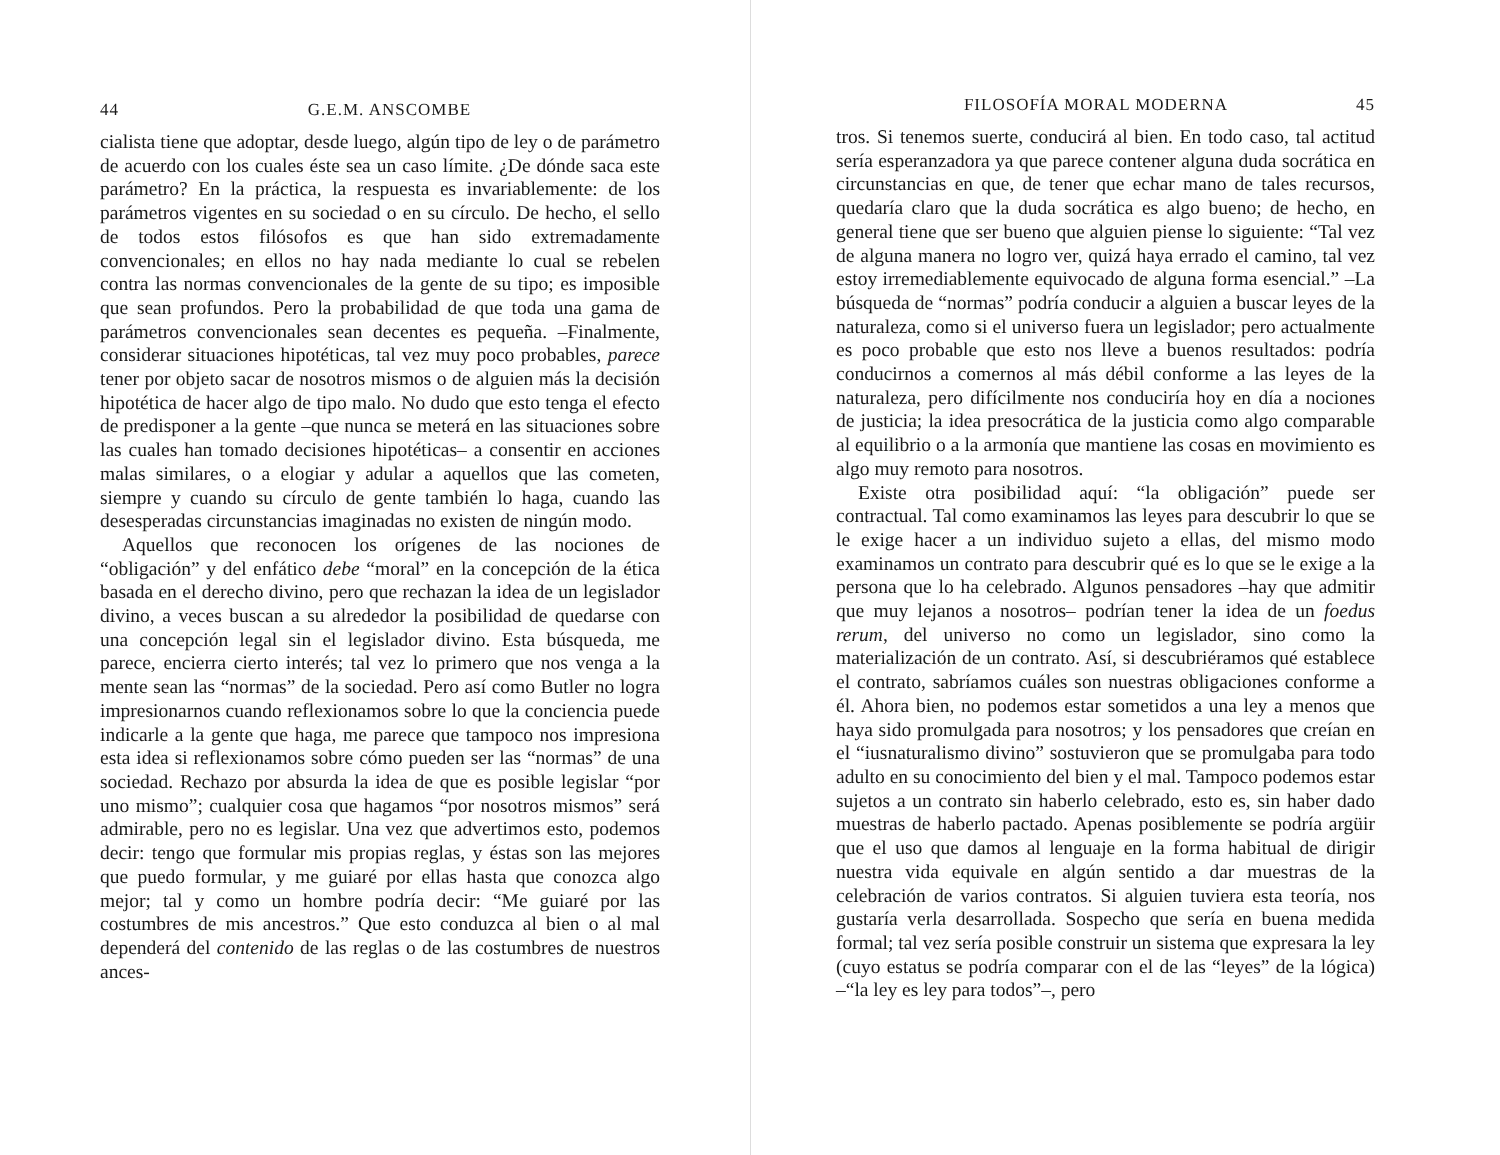44 G.E.M. ANSCOMBE
cialista tiene que adoptar, desde luego, algún tipo de ley o de parámetro de acuerdo con los cuales éste sea un caso límite. ¿De dónde saca este parámetro? En la práctica, la respuesta es invariablemente: de los parámetros vigentes en su sociedad o en su círculo. De hecho, el sello de todos estos filósofos es que han sido extremadamente convencionales; en ellos no hay nada mediante lo cual se rebelen contra las normas convencionales de la gente de su tipo; es imposible que sean profundos. Pero la probabilidad de que toda una gama de parámetros convencionales sean decentes es pequeña. –Finalmente, considerar situaciones hipotéticas, tal vez muy poco probables, parece tener por objeto sacar de nosotros mismos o de alguien más la decisión hipotética de hacer algo de tipo malo. No dudo que esto tenga el efecto de predisponer a la gente –que nunca se meterá en las situaciones sobre las cuales han tomado decisiones hipotéticas– a consentir en acciones malas similares, o a elogiar y adular a aquellos que las cometen, siempre y cuando su círculo de gente también lo haga, cuando las desesperadas circunstancias imaginadas no existen de ningún modo.
Aquellos que reconocen los orígenes de las nociones de “obligación” y del enfático debe “moral” en la concepción de la ética basada en el derecho divino, pero que rechazan la idea de un legislador divino, a veces buscan a su alrededor la posibilidad de quedarse con una concepción legal sin el legislador divino. Esta búsqueda, me parece, encierra cierto interés; tal vez lo primero que nos venga a la mente sean las “normas” de la sociedad. Pero así como Butler no logra impresionarnos cuando reflexionamos sobre lo que la conciencia puede indicarle a la gente que haga, me parece que tampoco nos impresiona esta idea si reflexionamos sobre cómo pueden ser las “normas” de una sociedad. Rechazo por absurda la idea de que es posible legislar “por uno mismo”; cualquier cosa que hagamos “por nosotros mismos” será admirable, pero no es legislar. Una vez que advertimos esto, podemos decir: tengo que formular mis propias reglas, y éstas son las mejores que puedo formular, y me guiaré por ellas hasta que conozca algo mejor; tal y como un hombre podría decir: “Me guiaré por las costumbres de mis ancestros.” Que esto conduzca al bien o al mal dependerá del contenido de las reglas o de las costumbres de nuestros ances-
FILOSOFÍA MORAL MODERNA 45
tros. Si tenemos suerte, conducirá al bien. En todo caso, tal actitud sería esperanzadora ya que parece contener alguna duda socrática en circunstancias en que, de tener que echar mano de tales recursos, quedaría claro que la duda socrática es algo bueno; de hecho, en general tiene que ser bueno que alguien piense lo siguiente: “Tal vez de alguna manera no logro ver, quizá haya errado el camino, tal vez estoy irremediablemente equivocado de alguna forma esencial.” –La búsqueda de “normas” podría conducir a alguien a buscar leyes de la naturaleza, como si el universo fuera un legislador; pero actualmente es poco probable que esto nos lleve a buenos resultados: podría conducirnos a comernos al más débil conforme a las leyes de la naturaleza, pero difícilmente nos conduciría hoy en día a nociones de justicia; la idea presocrática de la justicia como algo comparable al equilibrio o a la armonía que mantiene las cosas en movimiento es algo muy remoto para nosotros.
Existe otra posibilidad aquí: “la obligación” puede ser contractual. Tal como examinamos las leyes para descubrir lo que se le exige hacer a un individuo sujeto a ellas, del mismo modo examinamos un contrato para descubrir qué es lo que se le exige a la persona que lo ha celebrado. Algunos pensadores –hay que admitir que muy lejanos a nosotros– podrían tener la idea de un foedus rerum, del universo no como un legislador, sino como la materialización de un contrato. Así, si descubriéramos qué establece el contrato, sabríamos cuáles son nuestras obligaciones conforme a él. Ahora bien, no podemos estar sometidos a una ley a menos que haya sido promulgada para nosotros; y los pensadores que creían en el “iusnaturalismo divino” sostuvieron que se promulgaba para todo adulto en su conocimiento del bien y el mal. Tampoco podemos estar sujetos a un contrato sin haberlo celebrado, esto es, sin haber dado muestras de haberlo pactado. Apenas posiblemente se podría argüir que el uso que damos al lenguaje en la forma habitual de dirigir nuestra vida equivale en algún sentido a dar muestras de la celebración de varios contratos. Si alguien tuviera esta teoría, nos gustaría verla desarrollada. Sospecho que sería en buena medida formal; tal vez sería posible construir un sistema que expresara la ley (cuyo estatus se podría comparar con el de las “leyes” de la lógica) –“la ley es ley para todos”–, pero